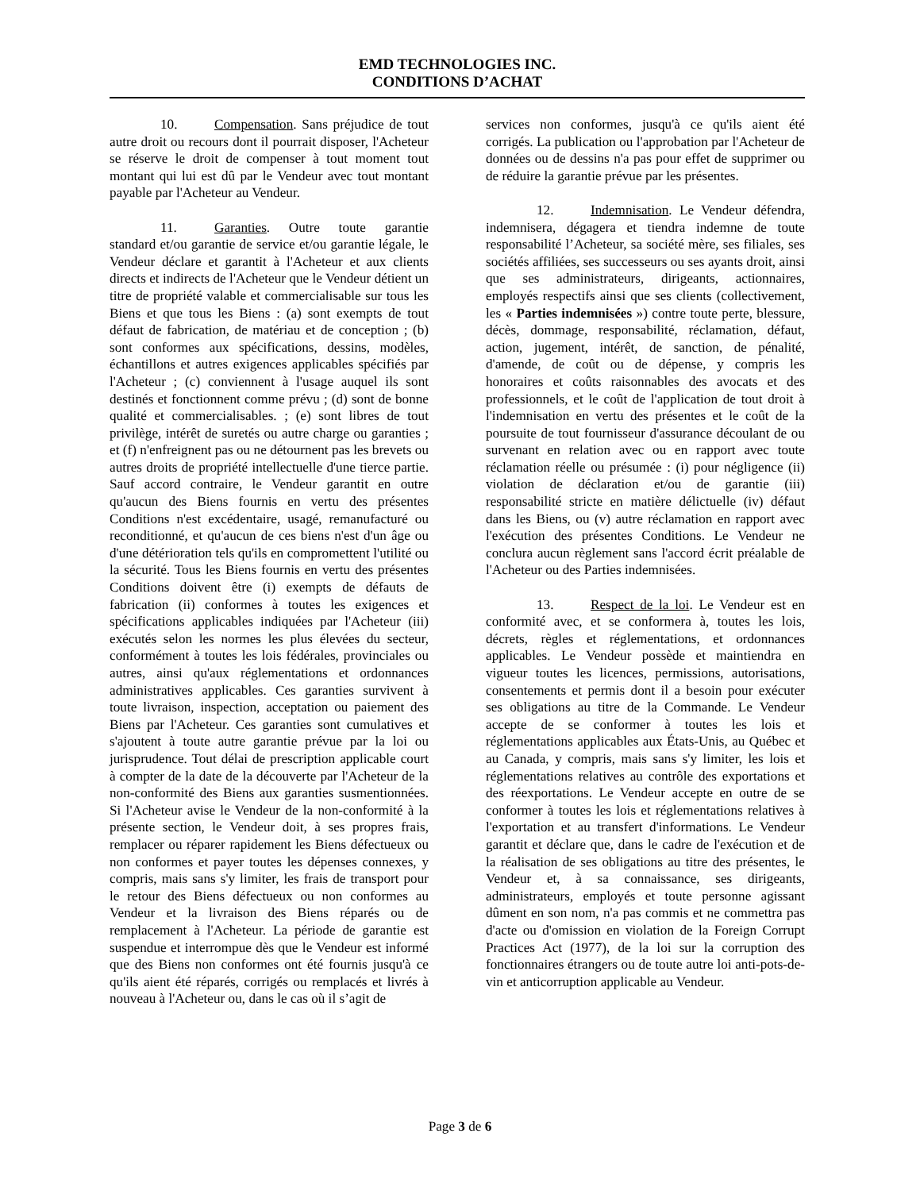EMD TECHNOLOGIES INC.
CONDITIONS D’ACHAT
10. Compensation. Sans préjudice de tout autre droit ou recours dont il pourrait disposer, l'Acheteur se réserve le droit de compenser à tout moment tout montant qui lui est dû par le Vendeur avec tout montant payable par l'Acheteur au Vendeur.
11. Garanties. Outre toute garantie standard et/ou garantie de service et/ou garantie légale, le Vendeur déclare et garantit à l'Acheteur et aux clients directs et indirects de l'Acheteur que le Vendeur détient un titre de propriété valable et commercialisable sur tous les Biens et que tous les Biens : (a) sont exempts de tout défaut de fabrication, de matériau et de conception ; (b) sont conformes aux spécifications, dessins, modèles, échantillons et autres exigences applicables spécifiés par l'Acheteur ; (c) conviennent à l'usage auquel ils sont destinés et fonctionnent comme prévu ; (d) sont de bonne qualité et commercialisables. ; (e) sont libres de tout privilège, intérêt de suretés ou autre charge ou garanties ; et (f) n'enfreignent pas ou ne détournent pas les brevets ou autres droits de propriété intellectuelle d'une tierce partie. Sauf accord contraire, le Vendeur garantit en outre qu'aucun des Biens fournis en vertu des présentes Conditions n'est excédentaire, usagé, remanufacturé ou reconditionné, et qu'aucun de ces biens n'est d'un âge ou d'une détérioration tels qu'ils en compromettent l'utilité ou la sécurité. Tous les Biens fournis en vertu des présentes Conditions doivent être (i) exempts de défauts de fabrication (ii) conformes à toutes les exigences et spécifications applicables indiquées par l'Acheteur (iii) exécutés selon les normes les plus élevées du secteur, conformément à toutes les lois fédérales, provinciales ou autres, ainsi qu'aux réglementations et ordonnances administratives applicables. Ces garanties survivent à toute livraison, inspection, acceptation ou paiement des Biens par l'Acheteur. Ces garanties sont cumulatives et s'ajoutent à toute autre garantie prévue par la loi ou jurisprudence. Tout délai de prescription applicable court à compter de la date de la découverte par l'Acheteur de la non-conformité des Biens aux garanties susmentionnées. Si l'Acheteur avise le Vendeur de la non-conformité à la présente section, le Vendeur doit, à ses propres frais, remplacer ou réparer rapidement les Biens défectueux ou non conformes et payer toutes les dépenses connexes, y compris, mais sans s'y limiter, les frais de transport pour le retour des Biens défectueux ou non conformes au Vendeur et la livraison des Biens réparés ou de remplacement à l'Acheteur. La période de garantie est suspendue et interrompue dès que le Vendeur est informé que des Biens non conformes ont été fournis jusqu'à ce qu'ils aient été réparés, corrigés ou remplacés et livrés à nouveau à l'Acheteur ou, dans le cas où il s’agit de
services non conformes, jusqu'à ce qu'ils aient été corrigés. La publication ou l'approbation par l'Acheteur de données ou de dessins n'a pas pour effet de supprimer ou de réduire la garantie prévue par les présentes.
12. Indemnisation. Le Vendeur défendra, indemnisera, dégagera et tiendra indemne de toute responsabilité l’Acheteur, sa société mère, ses filiales, ses sociétés affiliées, ses successeurs ou ses ayants droit, ainsi que ses administrateurs, dirigeants, actionnaires, employés respectifs ainsi que ses clients (collectivement, les « Parties indemnisées ») contre toute perte, blessure, décès, dommage, responsabilité, réclamation, défaut, action, jugement, intérêt, de sanction, de pénalité, d'amende, de coût ou de dépense, y compris les honoraires et coûts raisonnables des avocats et des professionnels, et le coût de l'application de tout droit à l'indemnisation en vertu des présentes et le coût de la poursuite de tout fournisseur d'assurance découlant de ou survenant en relation avec ou en rapport avec toute réclamation réelle ou présumée : (i) pour négligence (ii) violation de déclaration et/ou de garantie (iii) responsabilité stricte en matière délictuelle (iv) défaut dans les Biens, ou (v) autre réclamation en rapport avec l'exécution des présentes Conditions. Le Vendeur ne conclura aucun règlement sans l'accord écrit préalable de l'Acheteur ou des Parties indemnisées.
13. Respect de la loi. Le Vendeur est en conformité avec, et se conformera à, toutes les lois, décrets, règles et réglementations, et ordonnances applicables. Le Vendeur possède et maintiendra en vigueur toutes les licences, permissions, autorisations, consentements et permis dont il a besoin pour exécuter ses obligations au titre de la Commande. Le Vendeur accepte de se conformer à toutes les lois et réglementations applicables aux États-Unis, au Québec et au Canada, y compris, mais sans s'y limiter, les lois et réglementations relatives au contrôle des exportations et des réexportations. Le Vendeur accepte en outre de se conformer à toutes les lois et réglementations relatives à l'exportation et au transfert d'informations. Le Vendeur garantit et déclare que, dans le cadre de l'exécution et de la réalisation de ses obligations au titre des présentes, le Vendeur et, à sa connaissance, ses dirigeants, administrateurs, employés et toute personne agissant dûment en son nom, n'a pas commis et ne commettra pas d'acte ou d'omission en violation de la Foreign Corrupt Practices Act (1977), de la loi sur la corruption des fonctionnaires étrangers ou de toute autre loi anti-pots-de-vin et anticorruption applicable au Vendeur.
Page 3 de 6